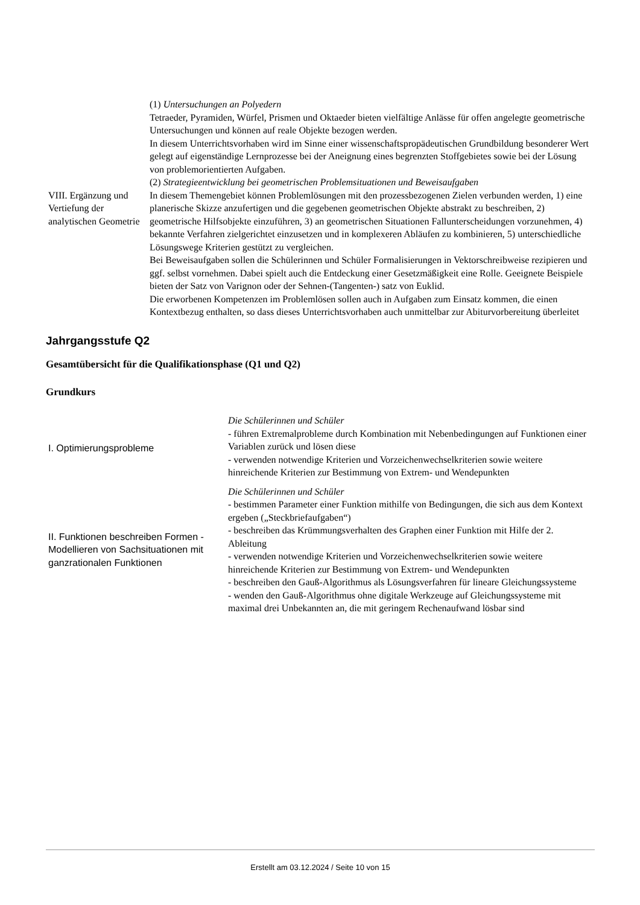| VIII. Ergänzung und Vertiefung der analytischen Geometrie | (1) Untersuchungen an Polyedern Tetraeder, Pyramiden, Würfel, Prismen und Oktaeder bieten vielfältige Anlässe für offen angelegte geometrische Untersuchungen und können auf reale Objekte bezogen werden. In diesem Unterrichtsvorhaben wird im Sinne einer wissenschaftspropädeutischen Grundbildung besonderer Wert gelegt auf eigenständige Lernprozesse bei der Aneignung eines begrenzten Stoffgebietes sowie bei der Lösung von problemorientierten Aufgaben. (2) Strategieentwicklung bei geometrischen Problemsituationen und Beweisaufgaben In diesem Themengebiet können Problemlösungen mit den prozessbezogenen Zielen verbunden werden, 1) eine planerische Skizze anzufertigen und die gegebenen geometrischen Objekte abstrakt zu beschreiben, 2) geometrische Hilfsobjekte einzuführen, 3) an geometrischen Situationen Fallunterscheidungen vorzunehmen, 4) bekannte Verfahren zielgerichtet einzusetzen und in komplexeren Abläufen zu kombinieren, 5) unterschiedliche Lösungswege Kriterien gestützt zu vergleichen. Bei Beweisaufgaben sollen die Schülerinnen und Schüler Formalisierungen in Vektorschreibweise rezipieren und ggf. selbst vornehmen. Dabei spielt auch die Entdeckung einer Gesetzmäßigkeit eine Rolle. Geeignete Beispiele bieten der Satz von Varignon oder der Sehnen-(Tangenten-) satz von Euklid. Die erworbenen Kompetenzen im Problemlösen sollen auch in Aufgaben zum Einsatz kommen, die einen Kontextbezug enthalten, so dass dieses Unterrichtsvorhaben auch unmittelbar zur Abiturvorbereitung überleitet |
Jahrgangsstufe Q2
Gesamtübersicht für die Qualifikationsphase (Q1 und Q2)
Grundkurs
| I. Optimierungsprobleme | Die Schülerinnen und Schüler - führen Extremalprobleme durch Kombination mit Nebenbedingungen auf Funktionen einer Variablen zurück und lösen diese - verwenden notwendige Kriterien und Vorzeichenwechselkriterien sowie weitere hinreichende Kriterien zur Bestimmung von Extrem- und Wendepunkten |
| II. Funktionen beschreiben Formen - Modellieren von Sachsituationen mit ganzrationalen Funktionen | Die Schülerinnen und Schüler - bestimmen Parameter einer Funktion mithilfe von Bedingungen, die sich aus dem Kontext ergeben („Steckbriefaufgaben“) - beschreiben das Krümmungsverhalten des Graphen einer Funktion mit Hilfe der 2. Ableitung - verwenden notwendige Kriterien und Vorzeichenwechselkriterien sowie weitere hinreichende Kriterien zur Bestimmung von Extrem- und Wendepunkten - beschreiben den Gauß-Algorithmus als Lösungsverfahren für lineare Gleichungssysteme - wenden den Gauß-Algorithmus ohne digitale Werkzeuge auf Gleichungssysteme mit maximal drei Unbekannten an, die mit geringem Rechenaufwand lösbar sind |
Erstellt am 03.12.2024 / Seite 10 von 15